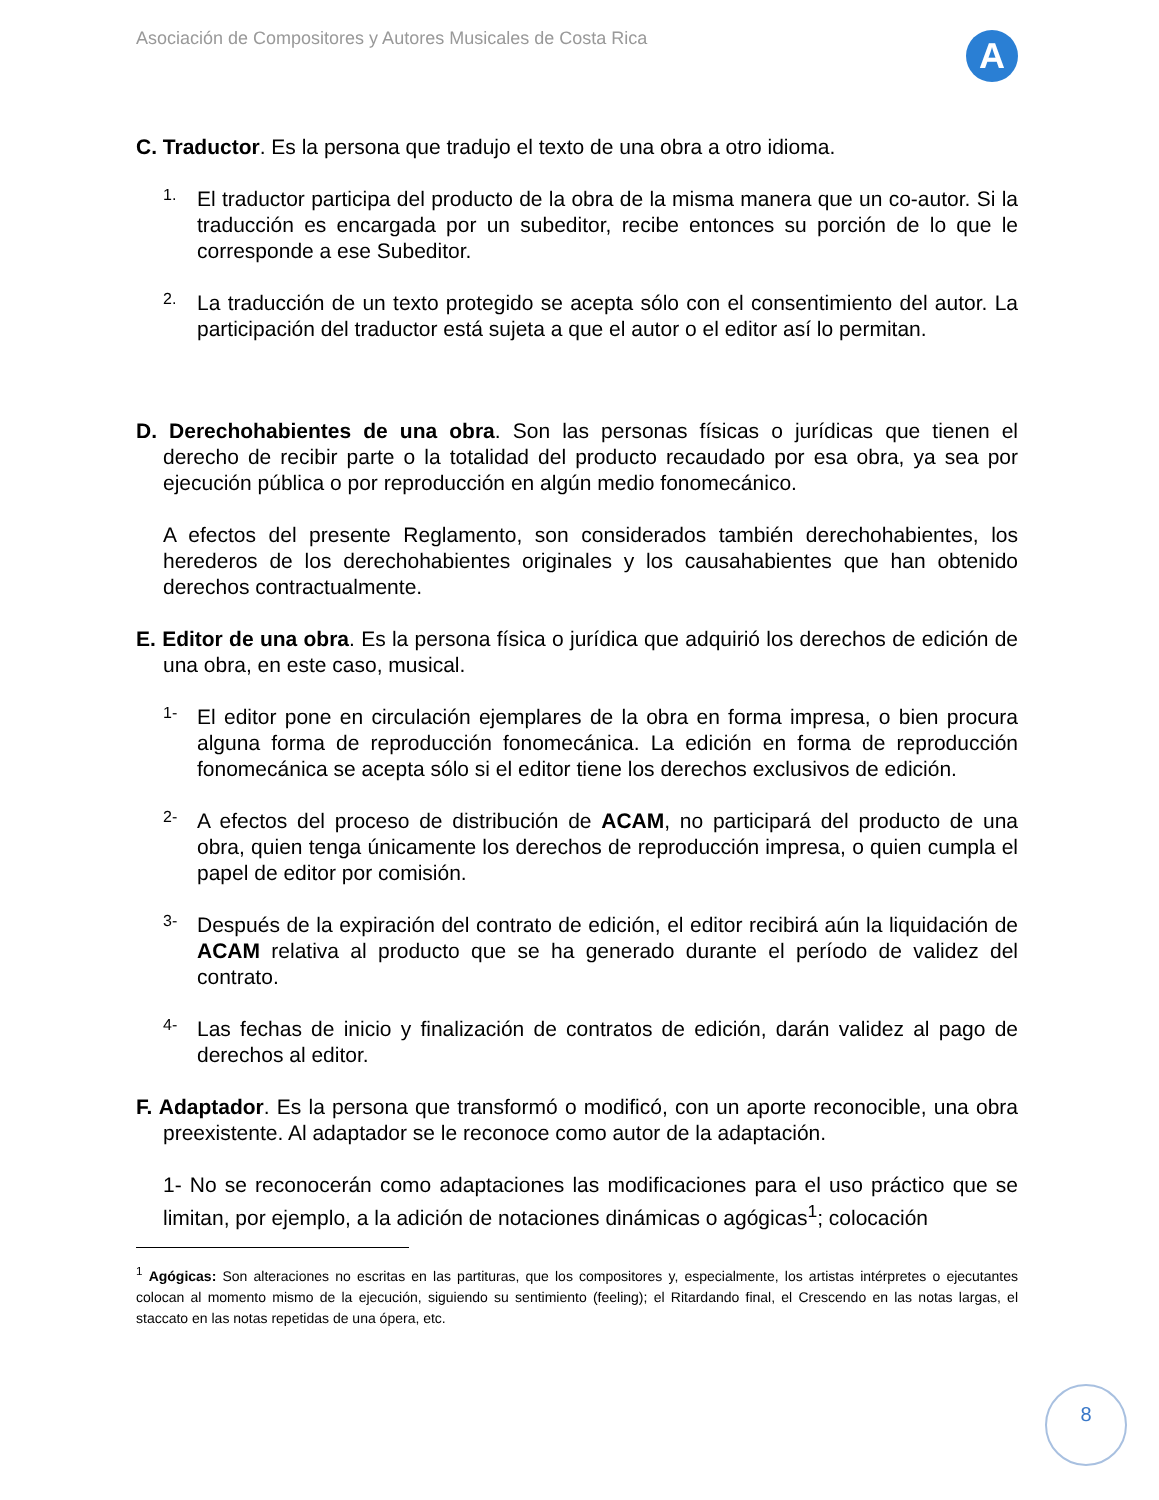Asociación de Compositores y Autores Musicales de Costa Rica
A
C. Traductor. Es la persona que tradujo el texto de una obra a otro idioma.
1.
El traductor participa del producto de la obra de la misma manera que un co-autor. Si la traducción es encargada por un subeditor, recibe entonces su porción de lo que le corresponde a ese Subeditor.
2.
La traducción de un texto protegido se acepta sólo con el consentimiento del autor. La participación del traductor está sujeta a que el autor o el editor así lo permitan.
D. Derechohabientes de una obra. Son las personas físicas o jurídicas que tienen el derecho de recibir parte o la totalidad del producto recaudado por esa obra, ya sea por ejecución pública o por reproducción en algún medio fonomecánico.
A efectos del presente Reglamento, son considerados también derechohabientes, los herederos de los derechohabientes originales y los causahabientes que han obtenido derechos contractualmente.
E. Editor de una obra. Es la persona física o jurídica que adquirió los derechos de edición de una obra, en este caso, musical.
1-
El editor pone en circulación ejemplares de la obra en forma impresa, o bien procura alguna forma de reproducción fonomecánica. La edición en forma de reproducción fonomecánica se acepta sólo si el editor tiene los derechos exclusivos de edición.
2-
A efectos del proceso de distribución de ACAM, no participará del producto de una obra, quien tenga únicamente los derechos de reproducción impresa, o quien cumpla el papel de editor por comisión.
3-
Después de la expiración del contrato de edición, el editor recibirá aún la liquidación de ACAM relativa al producto que se ha generado durante el período de validez del contrato.
4-
Las fechas de inicio y finalización de contratos de edición, darán validez al pago de derechos al editor.
F. Adaptador. Es la persona que transformó o modificó, con un aporte reconocible, una obra preexistente. Al adaptador se le reconoce como autor de la adaptación.
1- No se reconocerán como adaptaciones las modificaciones para el uso práctico que se limitan, por ejemplo, a la adición de notaciones dinámicas o agógicas<sup>1</sup>; colocación
<sup>1</sup> Agógicas: Son alteraciones no escritas en las partituras, que los compositores y, especialmente, los artistas intérpretes o ejecutantes colocan al momento mismo de la ejecución, siguiendo su sentimiento (feeling); el Ritardando final, el Crescendo en las notas largas, el staccato en las notas repetidas de una ópera, etc.
8